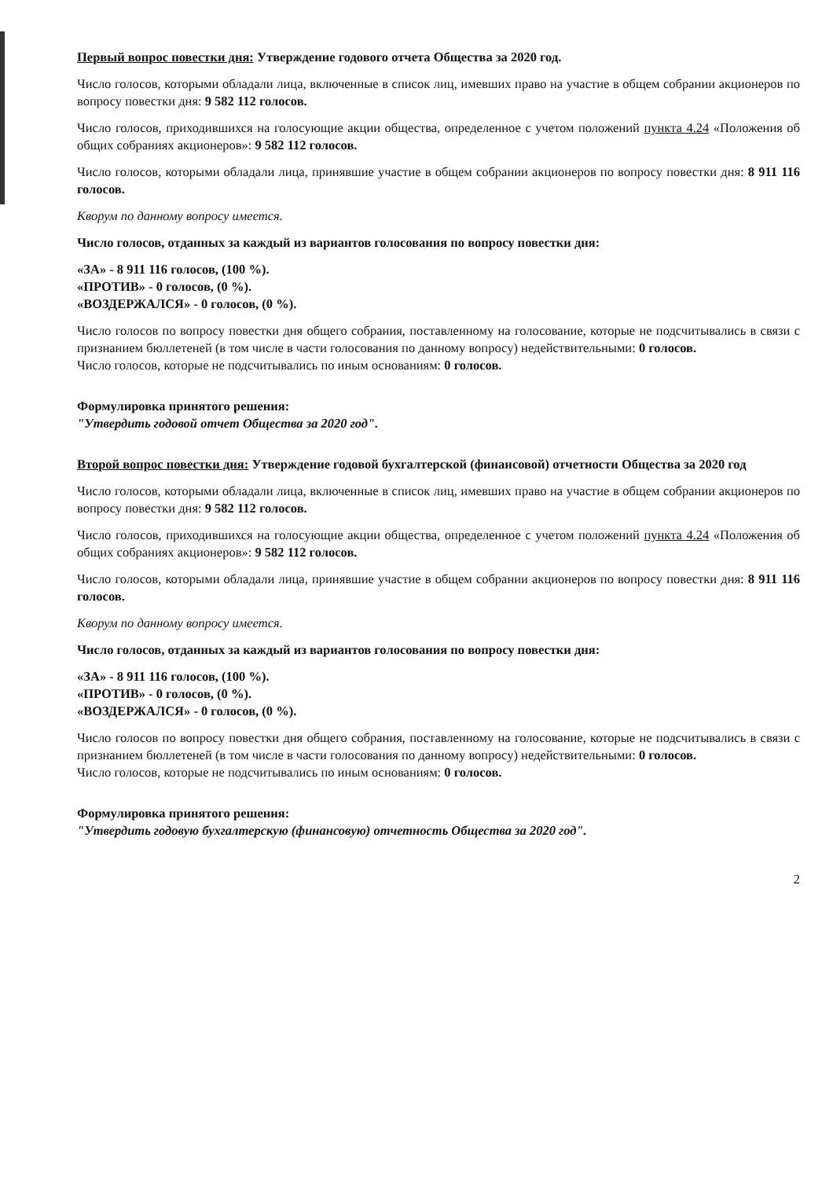Первый вопрос повестки дня: Утверждение годового отчета Общества за 2020 год.
Число голосов, которыми обладали лица, включенные в список лиц, имевших право на участие в общем собрании акционеров по вопросу повестки дня: 9 582 112 голосов.
Число голосов, приходившихся на голосующие акции общества, определенное с учетом положений пункта 4.24 «Положения об общих собраниях акционеров»: 9 582 112 голосов.
Число голосов, которыми обладали лица, принявшие участие в общем собрании акционеров по вопросу повестки дня: 8 911 116 голосов.
Кворум по данному вопросу имеется.
Число голосов, отданных за каждый из вариантов голосования по вопросу повестки дня:
«ЗА» - 8 911 116 голосов, (100 %).
«ПРОТИВ» - 0 голосов, (0 %).
«ВОЗДЕРЖАЛСЯ» - 0 голосов, (0 %).
Число голосов по вопросу повестки дня общего собрания, поставленному на голосование, которые не подсчитывались в связи с признанием бюллетеней (в том числе в части голосования по данному вопросу) недействительными: 0 голосов.
Число голосов, которые не подсчитывались по иным основаниям: 0 голосов.
Формулировка принятого решения:
"Утвердить годовой отчет Общества за 2020 год".
Второй вопрос повестки дня: Утверждение годовой бухгалтерской (финансовой) отчетности Общества за 2020 год
Число голосов, которыми обладали лица, включенные в список лиц, имевших право на участие в общем собрании акционеров по вопросу повестки дня: 9 582 112 голосов.
Число голосов, приходившихся на голосующие акции общества, определенное с учетом положений пункта 4.24 «Положения об общих собраниях акционеров»: 9 582 112 голосов.
Число голосов, которыми обладали лица, принявшие участие в общем собрании акционеров по вопросу повестки дня: 8 911 116 голосов.
Кворум по данному вопросу имеется.
Число голосов, отданных за каждый из вариантов голосования по вопросу повестки дня:
«ЗА» - 8 911 116 голосов, (100 %).
«ПРОТИВ» - 0 голосов, (0 %).
«ВОЗДЕРЖАЛСЯ» - 0 голосов, (0 %).
Число голосов по вопросу повестки дня общего собрания, поставленному на голосование, которые не подсчитывались в связи с признанием бюллетеней (в том числе в части голосования по данному вопросу) недействительными: 0 голосов.
Число голосов, которые не подсчитывались по иным основаниям: 0 голосов.
Формулировка принятого решения:
"Утвердить годовую бухгалтерскую (финансовую) отчетность Общества за 2020 год".
2